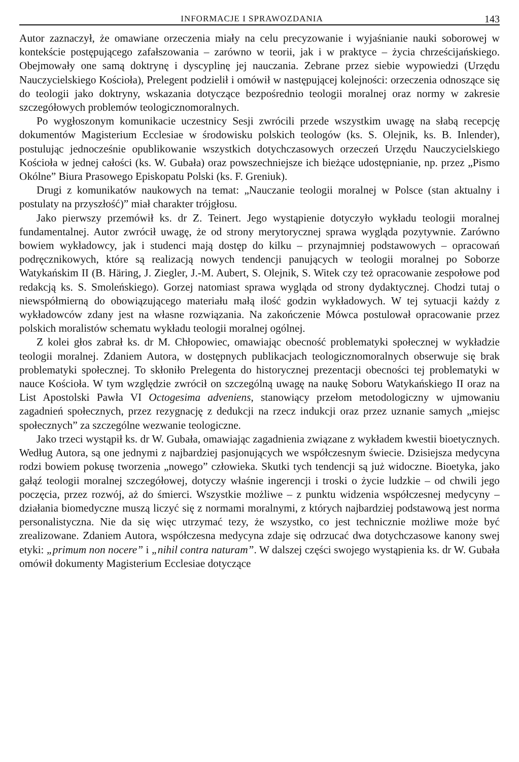INFORMACJE I SPRAWOZDANIA 143
Autor zaznaczył, że omawiane orzeczenia miały na celu precyzowanie i wyjaśnianie nauki soborowej w kontekście postępującego zafałszowania – zarówno w teorii, jak i w praktyce – życia chrześcijańskiego. Obejmowały one samą doktrynę i dyscyplinę jej nauczania. Zebrane przez siebie wypowiedzi (Urzędu Nauczycielskiego Kościoła), Prelegent podzielił i omówił w następującej kolejności: orzeczenia odnoszące się do teologii jako doktryny, wskazania dotyczące bezpośrednio teologii moralnej oraz normy w zakresie szczegółowych problemów teologicznomoralnych.
Po wygłoszonym komunikacie uczestnicy Sesji zwrócili przede wszystkim uwagę na słabą recepcję dokumentów Magisterium Ecclesiae w środowisku polskich teologów (ks. S. Olejnik, ks. B. Inlender), postulując jednocześnie opublikowanie wszystkich dotychczasowych orzeczeń Urzędu Nauczycielskiego Kościoła w jednej całości (ks. W. Gubała) oraz powszechniejsze ich bieżące udostępnianie, np. przez „Pismo Okólne” Biura Prasowego Episkopatu Polski (ks. F. Greniuk).
Drugi z komunikatów naukowych na temat: „Nauczanie teologii moralnej w Polsce (stan aktualny i postulaty na przyszłość)” miał charakter trójgłosu.
Jako pierwszy przemówił ks. dr Z. Teinert. Jego wystąpienie dotyczyło wykładu teologii moralnej fundamentalnej. Autor zwrócił uwagę, że od strony merytorycznej sprawa wygląda pozytywnie. Zarówno bowiem wykładowcy, jak i studenci mają dostęp do kilku – przynajmniej podstawowych – opracowań podręcznikowych, które są realizacją nowych tendencji panujących w teologii moralnej po Soborze Watykańskim II (B. Häring, J. Ziegler, J.-M. Aubert, S. Olejnik, S. Witek czy też opracowanie zespołowe pod redakcją ks. S. Smoleńskiego). Gorzej natomiast sprawa wygląda od strony dydaktycznej. Chodzi tutaj o niewspółmierną do obowiązującego materiału małą ilość godzin wykładowych. W tej sytuacji każdy z wykładowców zdany jest na własne rozwiązania. Na zakończenie Mówca postulował opracowanie przez polskich moralistów schematu wykładu teologii moralnej ogólnej.
Z kolei głos zabrał ks. dr M. Chłopowiec, omawiając obecność problematyki społecznej w wykładzie teologii moralnej. Zdaniem Autora, w dostępnych publikacjach teologicznomoralnych obserwuje się brak problematyki społecznej. To skłoniło Prelegenta do historycznej prezentacji obecności tej problematyki w nauce Kościoła. W tym względzie zwrócił on szczególną uwagę na naukę Soboru Watykańskiego II oraz na List Apostolski Pawła VI Octogesima adveniens, stanowiący przełom metodologiczny w ujmowaniu zagadnień społecznych, przez rezygnację z dedukcji na rzecz indukcji oraz przez uznanie samych „miejsc społecznych” za szczególne wezwanie teologiczne.
Jako trzeci wystąpił ks. dr W. Gubała, omawiając zagadnienia związane z wykładem kwestii bioetycznych. Według Autora, są one jednymi z najbardziej pasjonujących we współczesnym świecie. Dzisiejsza medycyna rodzi bowiem pokusę tworzenia „nowego” człowieka. Skutki tych tendencji są już widoczne. Bioetyka, jako gałąź teologii moralnej szczegółowej, dotyczy właśnie ingerencji i troski o życie ludzkie – od chwili jego poczęcia, przez rozwój, aż do śmierci. Wszystkie możliwe – z punktu widzenia współczesnej medycyny – działania biomedyczne muszą liczyć się z normami moralnymi, z których najbardziej podstawową jest norma personalistyczna. Nie da się więc utrzymać tezy, że wszystko, co jest technicznie możliwe może być zrealizowane. Zdaniem Autora, współczesna medycyna zdaje się odrzucać dwa dotychczasowe kanony swej etyki: „primum non nocere” i „nihil contra naturam”. W dalszej części swojego wystąpienia ks. dr W. Gubała omówił dokumenty Magisterium Ecclesiae dotyczące